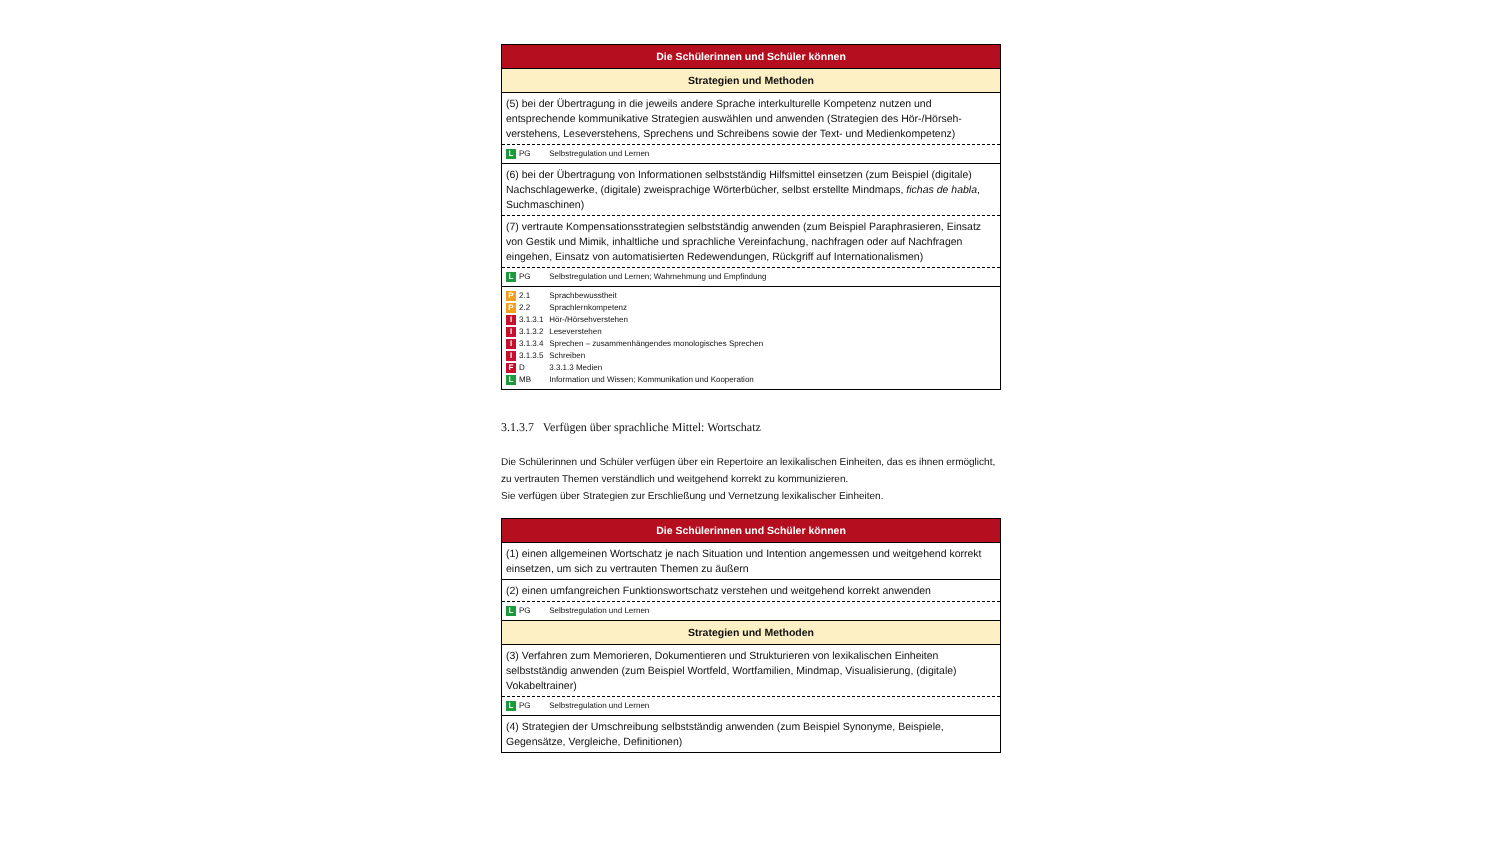| Die Schülerinnen und Schüler können |
| --- |
| Strategien und Methoden |
| (5) bei der Übertragung in die jeweils andere Sprache interkulturelle Kompetenz nutzen und entsprechende kommunikative Strategien auswählen und anwenden (Strategien des Hör-/Hörseh­verstehens, Leseverstehens, Sprechens und Schreibens sowie der Text- und Medienkompetenz) |
| L PG Selbstregulation und Lernen |
| (6) bei der Übertragung von Informationen selbstständig Hilfsmittel einsetzen (zum Beispiel (digitale) Nachschlagewerke, (digitale) zweisprachige Wörterbücher, selbst erstellte Mindmaps, fichas de habla , Suchmaschinen) |
| (7) vertraute Kompensationsstrategien selbstständig anwenden (zum Beispiel Paraphrasieren, Einsatz von Gestik und Mimik, inhaltliche und sprachliche Vereinfachung, nachfragen oder auf Nachfragen eingehen, Einsatz von automatisierten Redewendungen, Rückgriff auf Internationalismen) |
| L PG Selbstregulation und Lernen; Wahrnehmung und Empfindung |
| P 2.1 Sprachbewusstheit P 2.2 Sprachlernkompetenz I 3.1.3.1 Hör-/Hörsehverstehen I 3.1.3.2 Leseverstehen I 3.1.3.4 Sprechen – zusammenhängendes monologisches Sprechen I 3.1.3.5 Schreiben F D 3.3.1.3 Medien L MB Information und Wissen; Kommunikation und Kooperation |
3.1.3.7 Verfügen über sprachliche Mittel: Wortschatz
Die Schülerinnen und Schüler verfügen über ein Repertoire an lexikalischen Einheiten, das es ihnen ermöglicht, zu vertrauten Themen verständlich und weitgehend korrekt zu kommunizieren.
Sie verfügen über Strategien zur Erschließung und Vernetzung lexikalischer Einheiten.
| Die Schülerinnen und Schüler können |
| --- |
| (1) einen allgemeinen Wortschatz je nach Situation und Intention angemessen und weitgehend korrekt einsetzen, um sich zu vertrauten Themen zu äußern |
| (2) einen umfangreichen Funktionswortschatz verstehen und weitgehend korrekt anwenden |
| L PG Selbstregulation und Lernen |
| Strategien und Methoden |
| (3) Verfahren zum Memorieren, Dokumentieren und Strukturieren von lexikalischen Einheiten selbstständig anwenden (zum Beispiel Wortfeld, Wortfamilien, Mindmap, Visualisierung, (digitale) Vokabeltrainer) |
| L PG Selbstregulation und Lernen |
| (4) Strategien der Umschreibung selbstständig anwenden (zum Beispiel Synonyme, Beispiele, Gegensätze, Vergleiche, Definitionen) |